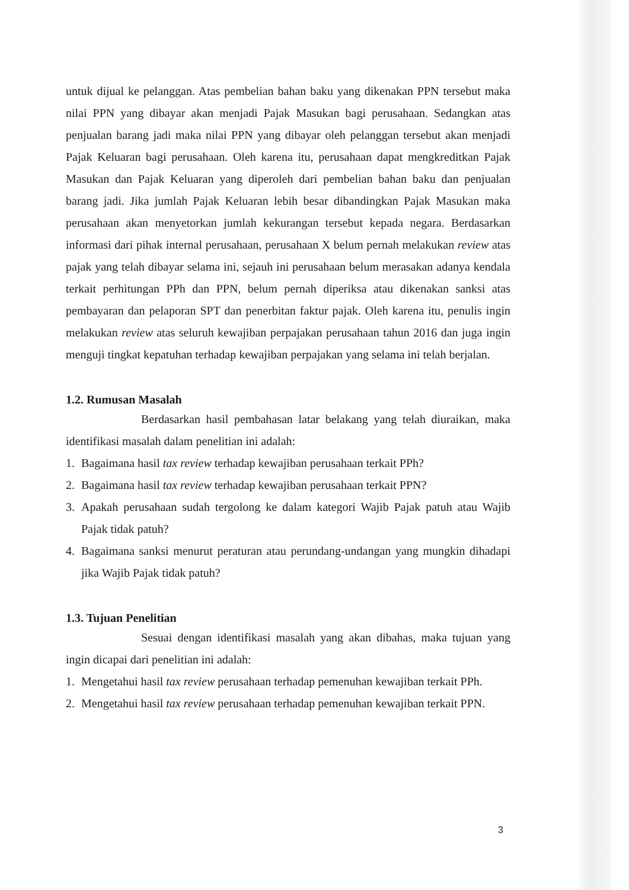untuk dijual ke pelanggan. Atas pembelian bahan baku yang dikenakan PPN tersebut maka nilai PPN yang dibayar akan menjadi Pajak Masukan bagi perusahaan. Sedangkan atas penjualan barang jadi maka nilai PPN yang dibayar oleh pelanggan tersebut akan menjadi Pajak Keluaran bagi perusahaan. Oleh karena itu, perusahaan dapat mengkreditkan Pajak Masukan dan Pajak Keluaran yang diperoleh dari pembelian bahan baku dan penjualan barang jadi. Jika jumlah Pajak Keluaran lebih besar dibandingkan Pajak Masukan maka perusahaan akan menyetorkan jumlah kekurangan tersebut kepada negara. Berdasarkan informasi dari pihak internal perusahaan, perusahaan X belum pernah melakukan review atas pajak yang telah dibayar selama ini, sejauh ini perusahaan belum merasakan adanya kendala terkait perhitungan PPh dan PPN, belum pernah diperiksa atau dikenakan sanksi atas pembayaran dan pelaporan SPT dan penerbitan faktur pajak. Oleh karena itu, penulis ingin melakukan review atas seluruh kewajiban perpajakan perusahaan tahun 2016 dan juga ingin menguji tingkat kepatuhan terhadap kewajiban perpajakan yang selama ini telah berjalan.
1.2. Rumusan Masalah
Berdasarkan hasil pembahasan latar belakang yang telah diuraikan, maka identifikasi masalah dalam penelitian ini adalah:
1. Bagaimana hasil tax review terhadap kewajiban perusahaan terkait PPh?
2. Bagaimana hasil tax review terhadap kewajiban perusahaan terkait PPN?
3. Apakah perusahaan sudah tergolong ke dalam kategori Wajib Pajak patuh atau Wajib Pajak tidak patuh?
4. Bagaimana sanksi menurut peraturan atau perundang-undangan yang mungkin dihadapi jika Wajib Pajak tidak patuh?
1.3. Tujuan Penelitian
Sesuai dengan identifikasi masalah yang akan dibahas, maka tujuan yang ingin dicapai dari penelitian ini adalah:
1. Mengetahui hasil tax review perusahaan terhadap pemenuhan kewajiban terkait PPh.
2. Mengetahui hasil tax review perusahaan terhadap pemenuhan kewajiban terkait PPN.
3